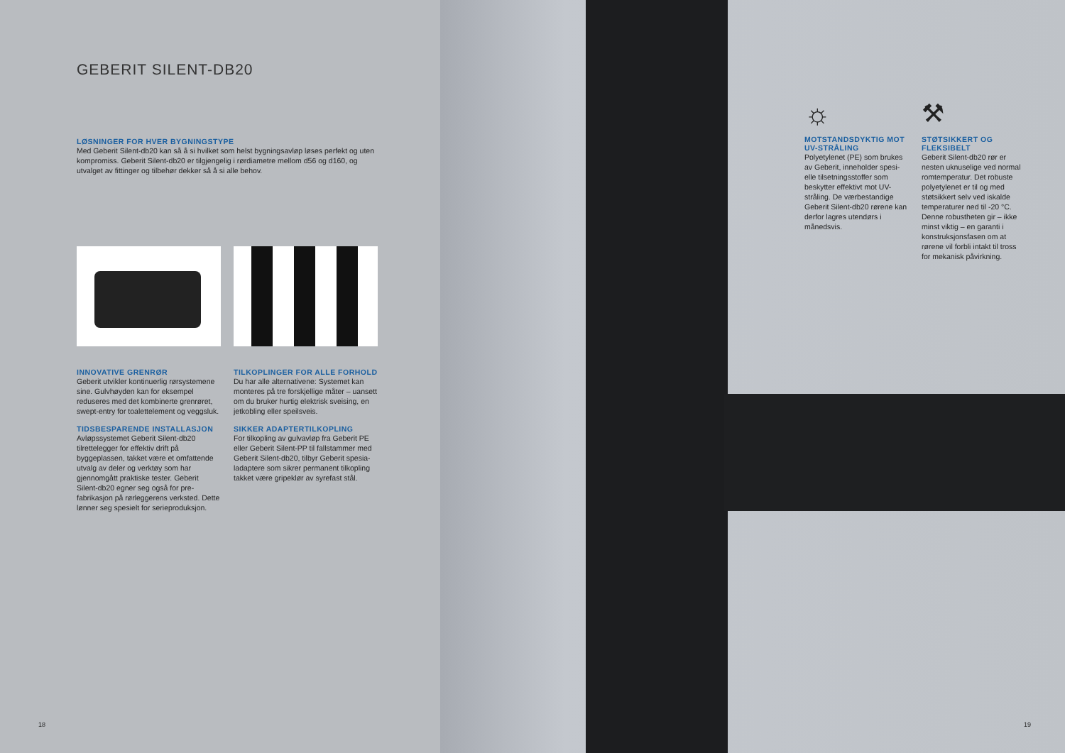GEBERIT SILENT-DB20
LØSNINGER FOR HVER BYGNINGSTYPE
Med Geberit Silent-db20 kan så å si hvilket som helst bygningsavløp løses perfekt og uten kompromiss. Geberit Silent-db20 er tilgjengelig i rørdiametre mellom d56 og d160, og utvalget av fittinger og tilbehør dekker så å si alle behov.
INNOVATIVE GRENRØR
Geberit utvikler kontinuerlig rørsys­temene sine. Gulvhøyden kan for eksem­pel reduseres med det kombinerte grenrøret, swept-entry for toalettelement og veggsluk.
TIDSBESPARENDE INSTALLASJON
Avløpssystemet Geberit Silent-db20 tilrettelegger for effektiv drift på byggeplassen, takket være et omfattende utvalg av deler og verktøy som har gjennomgått praktiske tester. Geberit Silent-db20 egner seg også for pre­fabrikasjon på rørleggerens verksted. Dette lønner seg spesielt for seriepro­duksjon.
TILKOPLINGER FOR ALLE FORHOLD
Du har alle alternativene: Systemet kan monteres på tre forskjellige måter – uansett om du bruker hurtig elektrisk sveising, en jetkobling eller speilsveis.
SIKKER ADAPTERTILKOPLING
For tilkopling av gulvavløp fra Geberit PE eller Geberit Silent-PP til fallstammer med Geberit Silent-db20, tilbyr Geberit spesia­ladaptere som sikrer permanent tilkopling takket være gripeklør av syrefast stål.
18
☼
MOTSTANDSDYKTIG MOT UV-STRÅLING
Polyetylenet (PE) som brukes av Geberit, inneholder spesi­elle tilsetningsstoffer som beskytter effektivt mot UV-stråling. De værbestandi­ge Geberit Silent-db20 rørene kan derfor lagres utendørs i månedsvis.
⚒
STØTSIKKERT OG FLEKSIBELT
Geberit Silent-db20 rør er nesten uknuselige ved normal romtemperatur. Det robuste polyetylenet er til og med støtsikkert selv ved iskalde temperaturer ned til -20 °C. Denne robustheten gir – ikke minst viktig – en garanti i konstruksjonsfasen om at rørene vil forbli intakt til tross for mekanisk påvirkning.
19